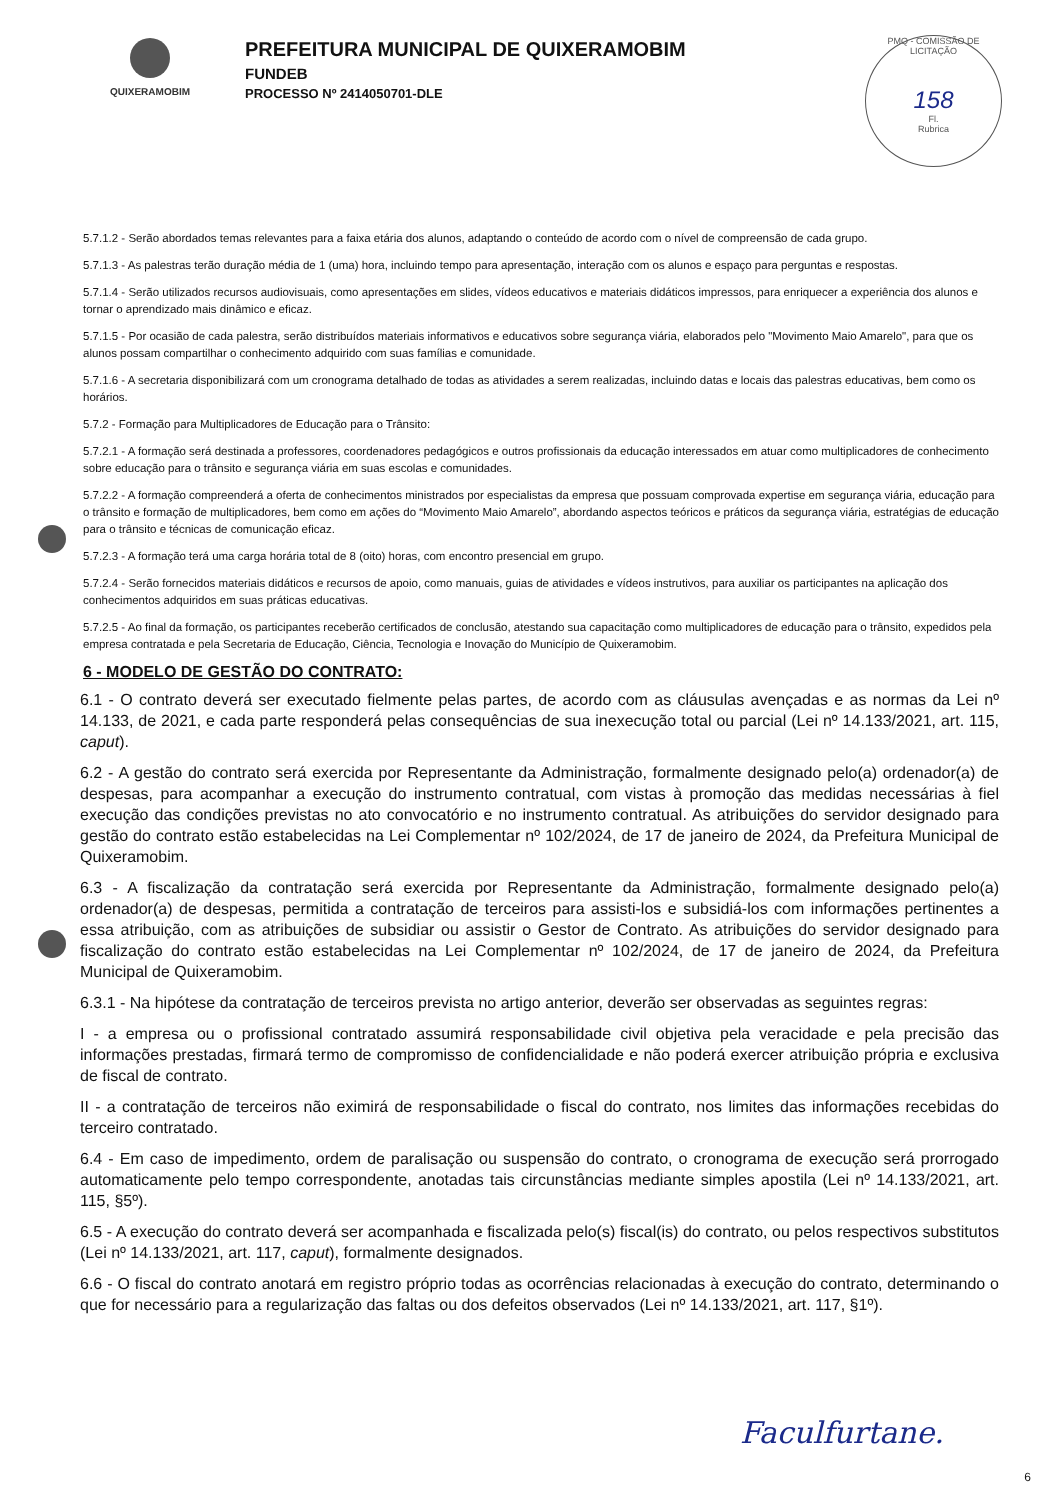QUIXERAMOBIM
PREFEITURA MUNICIPAL DE QUIXERAMOBIM
FUNDEB
PROCESSO Nº 2414050701-DLE
PMQ - COMISSÃO DE LICITAÇÃO
158
Fl.
Rubrica
5.7.1.2 - Serão abordados temas relevantes para a faixa etária dos alunos, adaptando o conteúdo de acordo com o nível de compreensão de cada grupo.
5.7.1.3 - As palestras terão duração média de 1 (uma) hora, incluindo tempo para apresentação, interação com os alunos e espaço para perguntas e respostas.
5.7.1.4 - Serão utilizados recursos audiovisuais, como apresentações em slides, vídeos educativos e materiais didáticos impressos, para enriquecer a experiência dos alunos e tornar o aprendizado mais dinâmico e eficaz.
5.7.1.5 - Por ocasião de cada palestra, serão distribuídos materiais informativos e educativos sobre segurança viária, elaborados pelo "Movimento Maio Amarelo", para que os alunos possam compartilhar o conhecimento adquirido com suas famílias e comunidade.
5.7.1.6 - A secretaria disponibilizará com um cronograma detalhado de todas as atividades a serem realizadas, incluindo datas e locais das palestras educativas, bem como os horários.
5.7.2 - Formação para Multiplicadores de Educação para o Trânsito:
5.7.2.1 - A formação será destinada a professores, coordenadores pedagógicos e outros profissionais da educação interessados em atuar como multiplicadores de conhecimento sobre educação para o trânsito e segurança viária em suas escolas e comunidades.
5.7.2.2 - A formação compreenderá a oferta de conhecimentos ministrados por especialistas da empresa que possuam comprovada expertise em segurança viária, educação para o trânsito e formação de multiplicadores, bem como em ações do “Movimento Maio Amarelo”, abordando aspectos teóricos e práticos da segurança viária, estratégias de educação para o trânsito e técnicas de comunicação eficaz.
5.7.2.3 - A formação terá uma carga horária total de 8 (oito) horas, com encontro presencial em grupo.
5.7.2.4 - Serão fornecidos materiais didáticos e recursos de apoio, como manuais, guias de atividades e vídeos instrutivos, para auxiliar os participantes na aplicação dos conhecimentos adquiridos em suas práticas educativas.
5.7.2.5 - Ao final da formação, os participantes receberão certificados de conclusão, atestando sua capacitação como multiplicadores de educação para o trânsito, expedidos pela empresa contratada e pela Secretaria de Educação, Ciência, Tecnologia e Inovação do Município de Quixeramobim.
6 - MODELO DE GESTÃO DO CONTRATO:
6.1 - O contrato deverá ser executado fielmente pelas partes, de acordo com as cláusulas avençadas e as normas da Lei nº 14.133, de 2021, e cada parte responderá pelas consequências de sua inexecução total ou parcial (Lei nº 14.133/2021, art. 115, caput).
6.2 - A gestão do contrato será exercida por Representante da Administração, formalmente designado pelo(a) ordenador(a) de despesas, para acompanhar a execução do instrumento contratual, com vistas à promoção das medidas necessárias à fiel execução das condições previstas no ato convocatório e no instrumento contratual. As atribuições do servidor designado para gestão do contrato estão estabelecidas na Lei Complementar nº 102/2024, de 17 de janeiro de 2024, da Prefeitura Municipal de Quixeramobim.
6.3 - A fiscalização da contratação será exercida por Representante da Administração, formalmente designado pelo(a) ordenador(a) de despesas, permitida a contratação de terceiros para assisti-los e subsidiá-los com informações pertinentes a essa atribuição, com as atribuições de subsidiar ou assistir o Gestor de Contrato. As atribuições do servidor designado para fiscalização do contrato estão estabelecidas na Lei Complementar nº 102/2024, de 17 de janeiro de 2024, da Prefeitura Municipal de Quixeramobim.
6.3.1 - Na hipótese da contratação de terceiros prevista no artigo anterior, deverão ser observadas as seguintes regras:
I - a empresa ou o profissional contratado assumirá responsabilidade civil objetiva pela veracidade e pela precisão das informações prestadas, firmará termo de compromisso de confidencialidade e não poderá exercer atribuição própria e exclusiva de fiscal de contrato.
II - a contratação de terceiros não eximirá de responsabilidade o fiscal do contrato, nos limites das informações recebidas do terceiro contratado.
6.4 - Em caso de impedimento, ordem de paralisação ou suspensão do contrato, o cronograma de execução será prorrogado automaticamente pelo tempo correspondente, anotadas tais circunstâncias mediante simples apostila (Lei nº 14.133/2021, art. 115, §5º).
6.5 - A execução do contrato deverá ser acompanhada e fiscalizada pelo(s) fiscal(is) do contrato, ou pelos respectivos substitutos (Lei nº 14.133/2021, art. 117, caput), formalmente designados.
6.6 - O fiscal do contrato anotará em registro próprio todas as ocorrências relacionadas à execução do contrato, determinando o que for necessário para a regularização das faltas ou dos defeitos observados (Lei nº 14.133/2021, art. 117, §1º).
Faculfurtane.
6